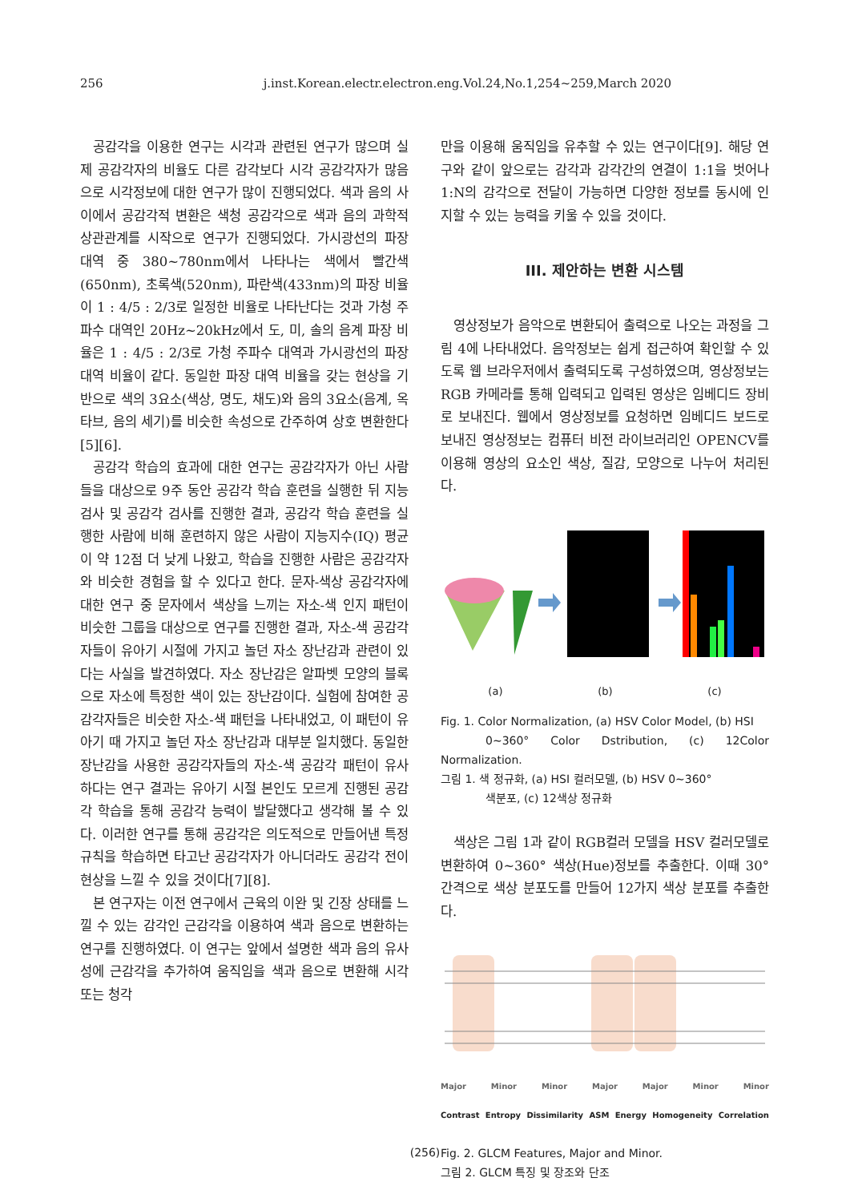256 j.inst.Korean.electr.electron.eng.Vol.24,No.1,254~259,March 2020
공감각을 이용한 연구는 시각과 관련된 연구가 많으며 실제 공감각자의 비율도 다른 감각보다 시각 공감각자가 많음으로 시각정보에 대한 연구가 많이 진행되었다. 색과 음의 사이에서 공감각적 변환은 색청 공감각으로 색과 음의 과학적 상관관계를 시작으로 연구가 진행되었다. 가시광선의 파장 대역 중 380~780nm에서 나타나는 색에서 빨간색(650nm), 초록색(520nm), 파란색(433nm)의 파장 비율이 1 : 4/5 : 2/3로 일정한 비율로 나타난다는 것과 가청 주파수 대역인 20Hz~20kHz에서 도, 미, 솔의 음계 파장 비율은 1 : 4/5 : 2/3로 가청 주파수 대역과 가시광선의 파장 대역 비율이 같다. 동일한 파장 대역 비율을 갖는 현상을 기반으로 색의 3요소(색상, 명도, 채도)와 음의 3요소(음계, 옥타브, 음의 세기)를 비슷한 속성으로 간주하여 상호 변환한다[5][6].
공감각 학습의 효과에 대한 연구는 공감각자가 아닌 사람들을 대상으로 9주 동안 공감각 학습 훈련을 실행한 뒤 지능 검사 및 공감각 검사를 진행한 결과, 공감각 학습 훈련을 실행한 사람에 비해 훈련하지 않은 사람이 지능지수(IQ) 평균이 약 12점 더 낮게 나왔고, 학습을 진행한 사람은 공감각자와 비슷한 경험을 할 수 있다고 한다. 문자-색상 공감각자에 대한 연구 중 문자에서 색상을 느끼는 자소-색 인지 패턴이 비슷한 그룹을 대상으로 연구를 진행한 결과, 자소-색 공감각자들이 유아기 시절에 가지고 놀던 자소 장난감과 관련이 있다는 사실을 발견하였다. 자소 장난감은 알파벳 모양의 블록으로 자소에 특정한 색이 있는 장난감이다. 실험에 참여한 공감각자들은 비슷한 자소-색 패턴을 나타내었고, 이 패턴이 유아기 때 가지고 놀던 자소 장난감과 대부분 일치했다. 동일한 장난감을 사용한 공감각자들의 자소-색 공감각 패턴이 유사하다는 연구 결과는 유아기 시절 본인도 모르게 진행된 공감각 학습을 통해 공감각 능력이 발달했다고 생각해 볼 수 있다. 이러한 연구를 통해 공감각은 의도적으로 만들어낸 특정 규칙을 학습하면 타고난 공감각자가 아니더라도 공감각 전이 현상을 느낄 수 있을 것이다[7][8].
본 연구자는 이전 연구에서 근육의 이완 및 긴장 상태를 느낄 수 있는 감각인 근감각을 이용하여 색과 음으로 변환하는 연구를 진행하였다. 이 연구는 앞에서 설명한 색과 음의 유사성에 근감각을 추가하여 움직임을 색과 음으로 변환해 시각 또는 청각
만을 이용해 움직임을 유추할 수 있는 연구이다[9]. 해당 연구와 같이 앞으로는 감각과 감각간의 연결이 1:1을 벗어나 1:N의 감각으로 전달이 가능하면 다양한 정보를 동시에 인지할 수 있는 능력을 키울 수 있을 것이다.
III. 제안하는 변환 시스템
영상정보가 음악으로 변환되어 출력으로 나오는 과정을 그림 4에 나타내었다. 음악정보는 쉽게 접근하여 확인할 수 있도록 웹 브라우저에서 출력되도록 구성하였으며, 영상정보는 RGB 카메라를 통해 입력되고 입력된 영상은 임베디드 장비로 보내진다. 웹에서 영상정보를 요청하면 임베디드 보드로 보내진 영상정보는 컴퓨터 비전 라이브러리인 OPENCV를 이용해 영상의 요소인 색상, 질감, 모양으로 나누어 처리된다.
(a) (b) (c)
Fig. 1. Color Normalization, (a) HSV Color Model, (b) HSI
0~360° Color Dstribution, (c) 12Color Normalization.
그림 1. 색 정규화, (a) HSI 컬러모델, (b) HSV 0~360°
색분포, (c) 12색상 정규화
색상은 그림 1과 같이 RGB컬러 모델을 HSV 컬러모델로 변환하여 0~360° 색상(Hue)정보를 추출한다. 이때 30° 간격으로 색상 분포도를 만들어 12가지 색상 분포를 추출한다.
Major Minor Minor Major Major Minor Minor
Contrast Entropy Dissimilarity ASM Energy Homogeneity Correlation
Fig. 2. GLCM Features, Major and Minor.
그림 2. GLCM 특징 및 장조와 단조
(256)